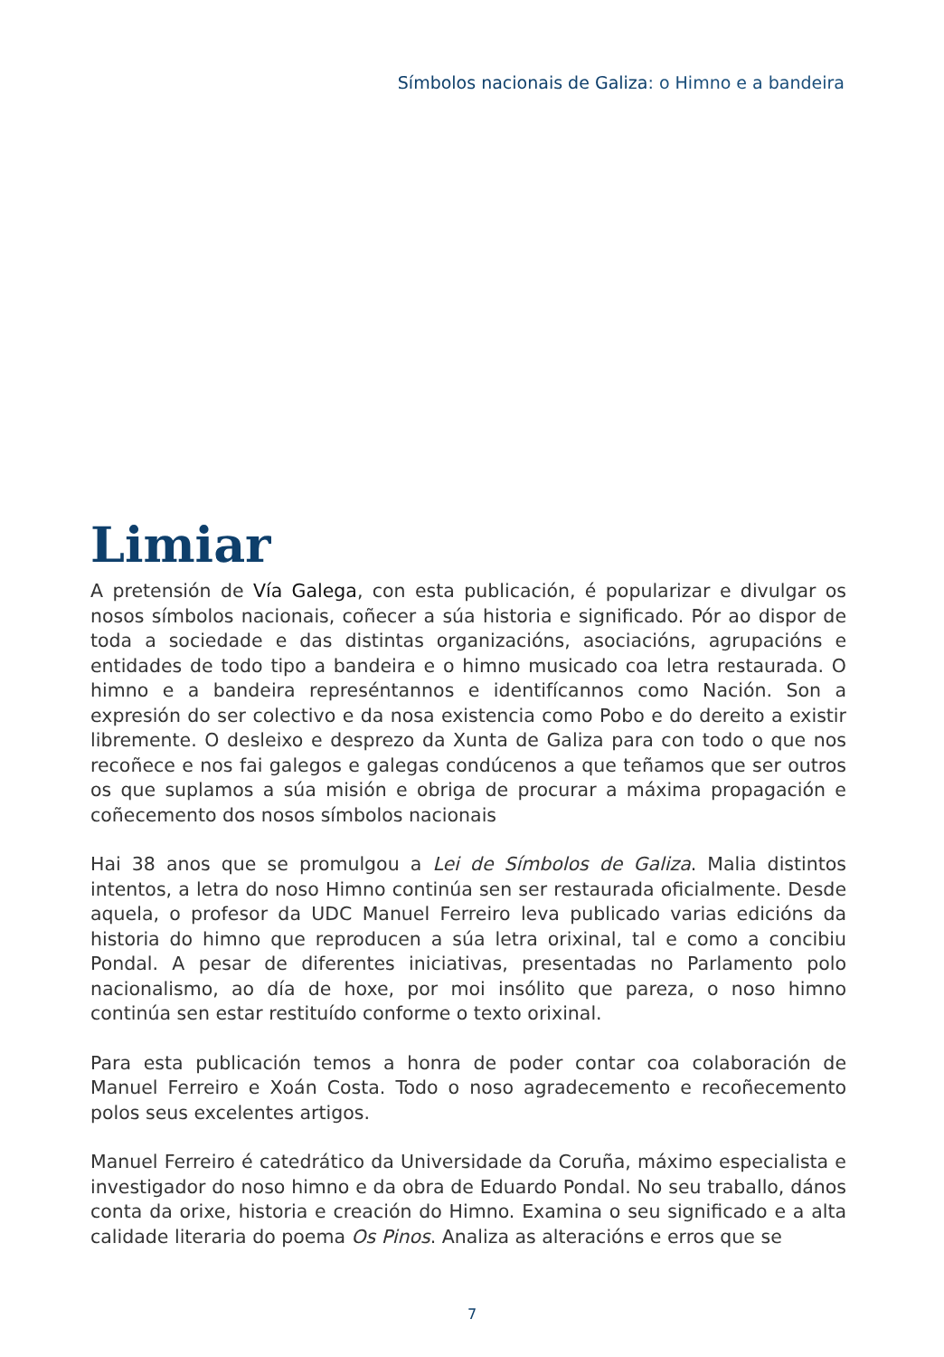Símbolos nacionais de Galiza: o Himno e a bandeira
Limiar
A pretensión de Vía Galega, con esta publicación, é popularizar e divulgar os nosos símbolos nacionais, coñecer a súa historia e significado. Pór ao dispor de toda a sociedade e das distintas organizacións, asociacións, agrupacións e entidades de todo tipo a bandeira e o himno musicado coa letra restaurada. O himno e a bandeira represéntannos e identifícannos como Nación. Son a expresión do ser colectivo e da nosa existencia como Pobo e do dereito a existir libremente. O desleixo e desprezo da Xunta de Galiza para con todo o que nos recoñece e nos fai galegos e galegas condúcenos a que teñamos que ser outros os que suplamos a súa misión e obriga de procurar a máxima propagación e coñecemento dos nosos símbolos nacionais
Hai 38 anos que se promulgou a Lei de Símbolos de Galiza. Malia distintos intentos, a letra do noso Himno continúa sen ser restaurada oficialmente. Desde aquela, o profesor da UDC Manuel Ferreiro leva publicado varias edicións da historia do himno que reproducen a súa letra orixinal, tal e como a concibiu Pondal. A pesar de diferentes iniciativas, presentadas no Parlamento polo nacionalismo, ao día de hoxe, por moi insólito que pareza, o noso himno continúa sen estar restituído conforme o texto orixinal.
Para esta publicación temos a honra de poder contar coa colaboración de Manuel Ferreiro e Xoán Costa. Todo o noso agradecemento e recoñecemento polos seus excelentes artigos.
Manuel Ferreiro é catedrático da Universidade da Coruña, máximo especialista e investigador do noso himno e da obra de Eduardo Pondal. No seu traballo, dános conta da orixe, historia e creación do Himno. Examina o seu significado e a alta calidade literaria do poema Os Pinos. Analiza as alteracións e erros que se
7